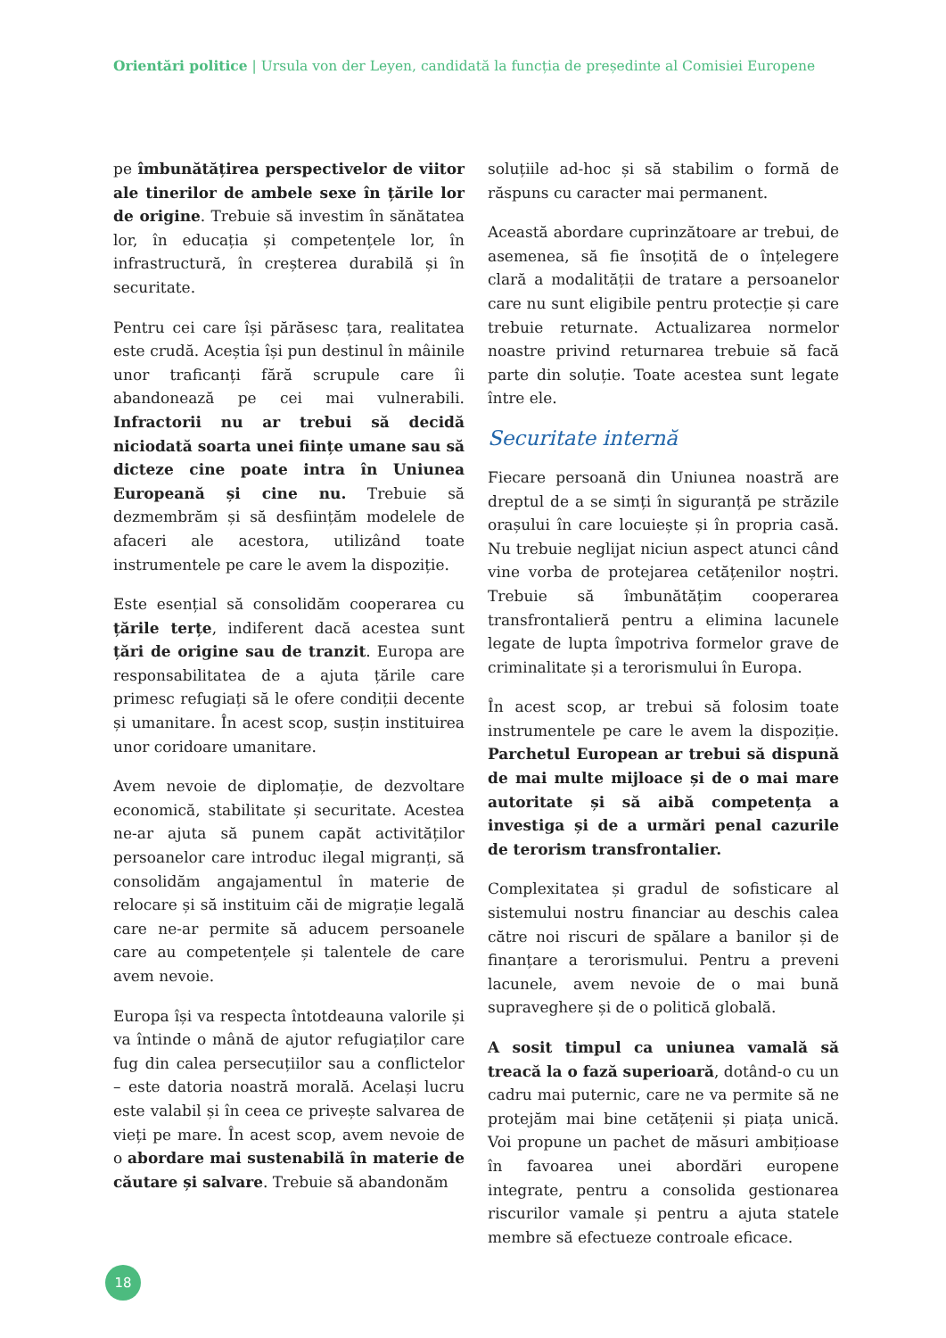Orientări politice | Ursula von der Leyen, candidată la funcția de președinte al Comisiei Europene
pe îmbunătățirea perspectivelor de viitor ale tinerilor de ambele sexe în țările lor de origine. Trebuie să investim în sănătatea lor, în educația și competențele lor, în infrastructură, în creșterea durabilă și în securitate.
Pentru cei care își părăsesc țara, realitatea este crudă. Aceștia își pun destinul în mâinile unor traficanți fără scrupule care îi abandonează pe cei mai vulnerabili. Infractorii nu ar trebui să decidă niciodată soarta unei ființe umane sau să dicteze cine poate intra în Uniunea Europeană și cine nu. Trebuie să dezmembrăm și să desființăm modelele de afaceri ale acestora, utilizând toate instrumentele pe care le avem la dispoziție.
Este esențial să consolidăm cooperarea cu țările terțe, indiferent dacă acestea sunt țări de origine sau de tranzit. Europa are responsabilitatea de a ajuta țările care primesc refugiați să le ofere condiții decente și umanitare. În acest scop, susțin instituirea unor coridoare umanitare.
Avem nevoie de diplomație, de dezvoltare economică, stabilitate și securitate. Acestea ne-ar ajuta să punem capăt activităților persoanelor care introduc ilegal migranți, să consolidăm angajamentul în materie de relocare și să instituim căi de migrație legală care ne-ar permite să aducem persoanele care au competențele și talentele de care avem nevoie.
Europa își va respecta întotdeauna valorile și va întinde o mână de ajutor refugiaților care fug din calea persecuțiilor sau a conflictelor – este datoria noastră morală. Același lucru este valabil și în ceea ce privește salvarea de vieți pe mare. În acest scop, avem nevoie de o abordare mai sustenabilă în materie de căutare și salvare. Trebuie să abandonăm
soluțiile ad-hoc și să stabilim o formă de răspuns cu caracter mai permanent.
Această abordare cuprinzătoare ar trebui, de asemenea, să fie însoțită de o înțelegere clară a modalității de tratare a persoanelor care nu sunt eligibile pentru protecție și care trebuie returnate. Actualizarea normelor noastre privind returnarea trebuie să facă parte din soluție. Toate acestea sunt legate între ele.
Securitate internă
Fiecare persoană din Uniunea noastră are dreptul de a se simți în siguranță pe străzile orașului în care locuiește și în propria casă. Nu trebuie neglijat niciun aspect atunci când vine vorba de protejarea cetățenilor noștri. Trebuie să îmbunătățim cooperarea transfrontalieră pentru a elimina lacunele legate de lupta împotriva formelor grave de criminalitate și a terorismului în Europa.
În acest scop, ar trebui să folosim toate instrumentele pe care le avem la dispoziție. Parchetul European ar trebui să dispună de mai multe mijloace și de o mai mare autoritate și să aibă competența a investiga și de a urmări penal cazurile de terorism transfrontalier.
Complexitatea și gradul de sofisticare al sistemului nostru financiar au deschis calea către noi riscuri de spălare a banilor și de finanțare a terorismului. Pentru a preveni lacunele, avem nevoie de o mai bună supraveghere și de o politică globală.
A sosit timpul ca uniunea vamală să treacă la o fază superioară, dotând-o cu un cadru mai puternic, care ne va permite să ne protejăm mai bine cetățenii și piața unică. Voi propune un pachet de măsuri ambițioase în favoarea unei abordări europene integrate, pentru a consolida gestionarea riscurilor vamale și pentru a ajuta statele membre să efectueze controale eficace.
18